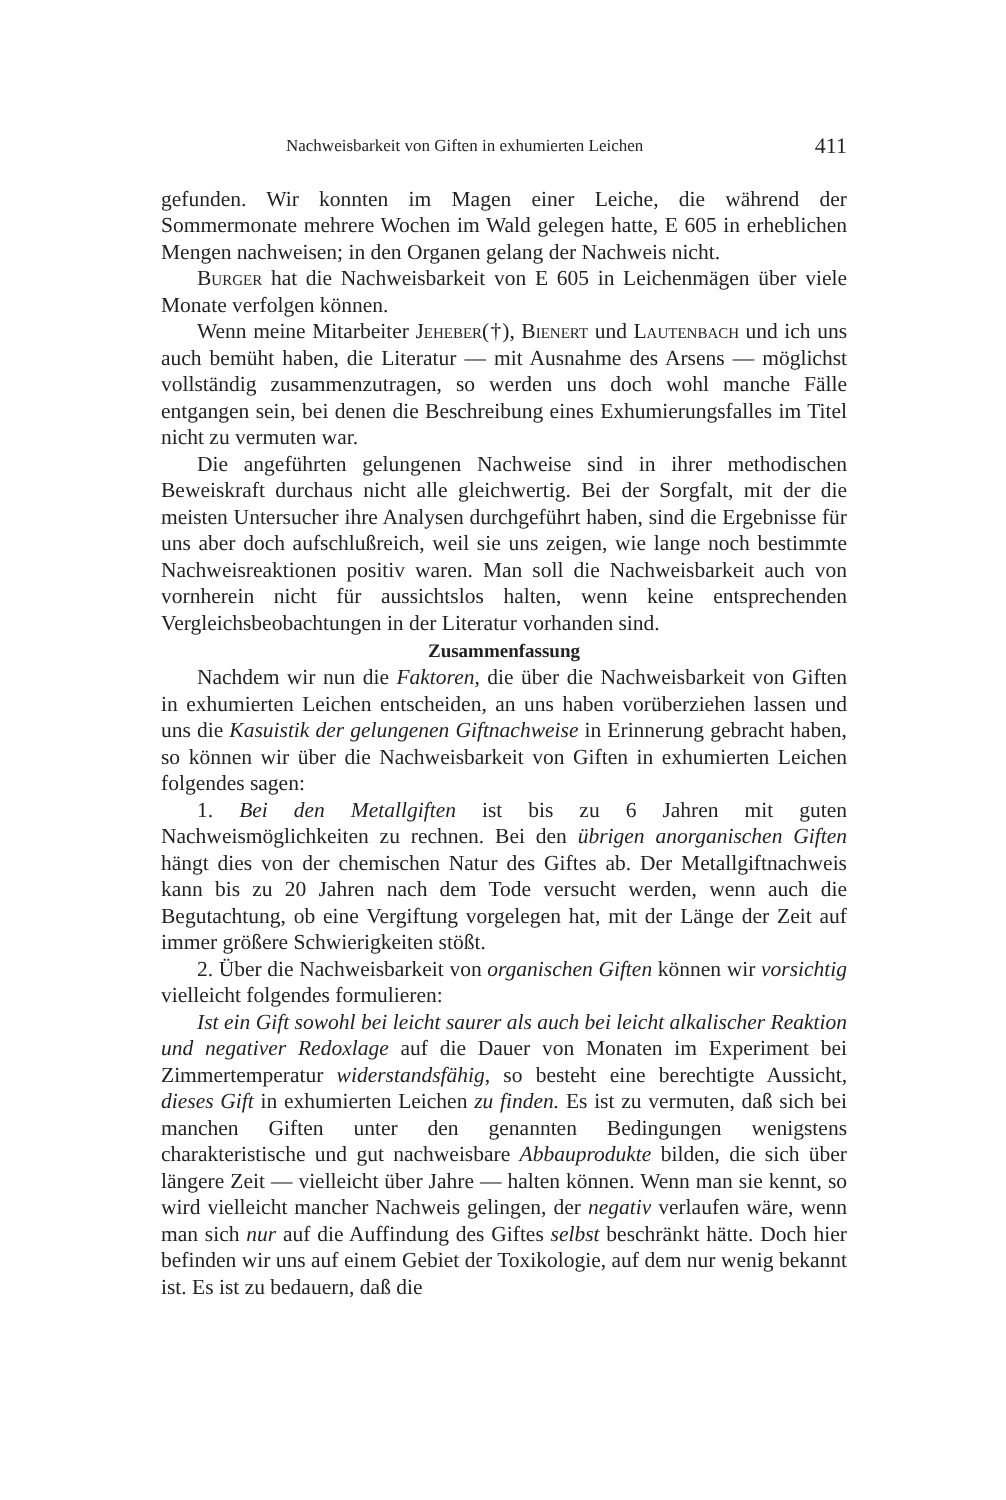Nachweisbarkeit von Giften in exhumierten Leichen 411
gefunden. Wir konnten im Magen einer Leiche, die während der Sommermonate mehrere Wochen im Wald gelegen hatte, E 605 in erheblichen Mengen nachweisen; in den Organen gelang der Nachweis nicht.
Burger hat die Nachweisbarkeit von E 605 in Leichenmägen über viele Monate verfolgen können.
Wenn meine Mitarbeiter Jeheber(†), Bienert und Lautenbach und ich uns auch bemüht haben, die Literatur — mit Ausnahme des Arsens — möglichst vollständig zusammenzutragen, so werden uns doch wohl manche Fälle entgangen sein, bei denen die Beschreibung eines Exhumierungsfalles im Titel nicht zu vermuten war.
Die angeführten gelungenen Nachweise sind in ihrer methodischen Beweiskraft durchaus nicht alle gleichwertig. Bei der Sorgfalt, mit der die meisten Untersucher ihre Analysen durchgeführt haben, sind die Ergebnisse für uns aber doch aufschlußreich, weil sie uns zeigen, wie lange noch bestimmte Nachweisreaktionen positiv waren. Man soll die Nachweisbarkeit auch von vornherein nicht für aussichtslos halten, wenn keine entsprechenden Vergleichsbeobachtungen in der Literatur vorhanden sind.
Zusammenfassung
Nachdem wir nun die Faktoren, die über die Nachweisbarkeit von Giften in exhumierten Leichen entscheiden, an uns haben vorüberziehen lassen und uns die Kasuistik der gelungenen Giftnachweise in Erinnerung gebracht haben, so können wir über die Nachweisbarkeit von Giften in exhumierten Leichen folgendes sagen:
1. Bei den Metallgiften ist bis zu 6 Jahren mit guten Nachweismöglichkeiten zu rechnen. Bei den übrigen anorganischen Giften hängt dies von der chemischen Natur des Giftes ab. Der Metallgiftnachweis kann bis zu 20 Jahren nach dem Tode versucht werden, wenn auch die Begutachtung, ob eine Vergiftung vorgelegen hat, mit der Länge der Zeit auf immer größere Schwierigkeiten stößt.
2. Über die Nachweisbarkeit von organischen Giften können wir vorsichtig vielleicht folgendes formulieren:
Ist ein Gift sowohl bei leicht saurer als auch bei leicht alkalischer Reaktion und negativer Redoxlage auf die Dauer von Monaten im Experiment bei Zimmertemperatur widerstandsfähig, so besteht eine berechtigte Aussicht, dieses Gift in exhumierten Leichen zu finden. Es ist zu vermuten, daß sich bei manchen Giften unter den genannten Bedingungen wenigstens charakteristische und gut nachweisbare Abbauprodukte bilden, die sich über längere Zeit — vielleicht über Jahre — halten können. Wenn man sie kennt, so wird vielleicht mancher Nachweis gelingen, der negativ verlaufen wäre, wenn man sich nur auf die Auffindung des Giftes selbst beschränkt hätte. Doch hier befinden wir uns auf einem Gebiet der Toxikologie, auf dem nur wenig bekannt ist. Es ist zu bedauern, daß die